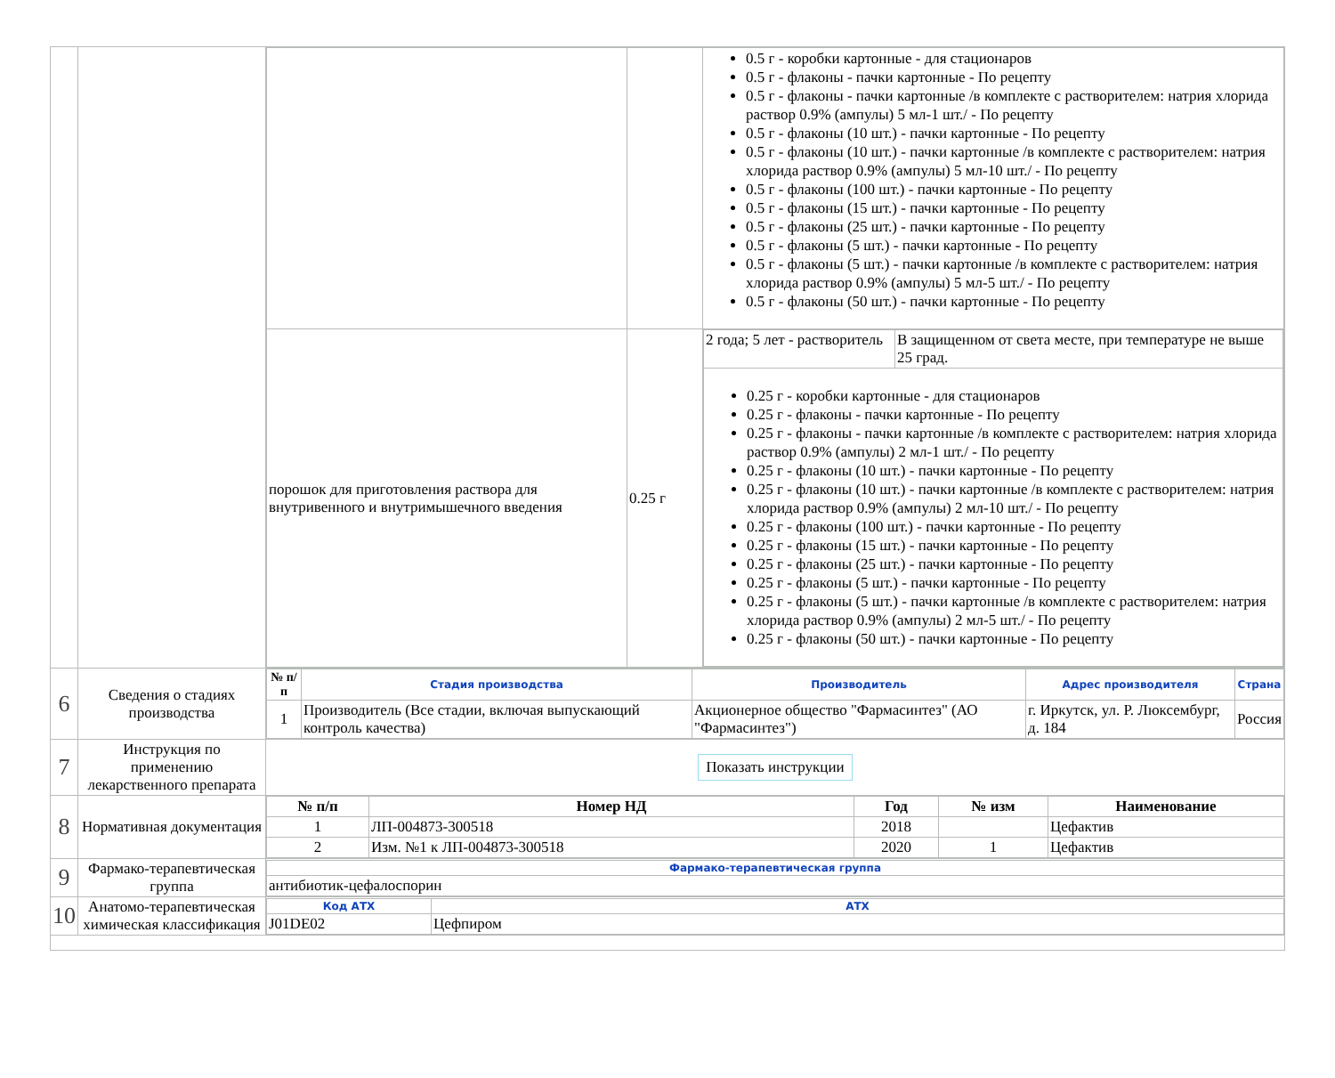| | | / / / 0.5 г - коробки картонные - для стационаров 0.5 г - флаконы - пачки картонные - По рецепту 0.5 г - флаконы - пачки картонные /в комплекте с растворителем: натрия хлорида раствор 0.9% (ампулы) 5 мл-1 шт./ - По рецепту 0.5 г - флаконы (10 шт.) - пачки картонные - По рецепту 0.5 г - флаконы (10 шт.) - пачки картонные /в комплекте с растворителем: натрия хлорида раствор 0.9% (ампулы) 5 мл-10 шт./ - По рецепту 0.5 г - флаконы (100 шт.) - пачки картонные - По рецепту 0.5 г - флаконы (15 шт.) - пачки картонные - По рецепту 0.5 г - флаконы (25 шт.) - пачки картонные - По рецепту 0.5 г - флаконы (5 шт.) - пачки картонные - По рецепту 0.5 г - флаконы (5 шт.) - пачки картонные /в комплекте с растворителем: натрия хлорида раствор 0.9% (ампулы) 5 мл-5 шт./ - По рецепту 0.5 г - флаконы (50 шт.) - пачки картонные - По рецепту / / порошок для приготовления раствора для внутривенного и внутримышечного введения / 0.25 г / / 2 года; 5 лет - растворитель / В защищенном от света месте, при температуре не выше 25 град. / / 0.25 г - коробки картонные - для стационаров 0.25 г - флаконы - пачки картонные - По рецепту 0.25 г - флаконы - пачки картонные /в комплекте с растворителем: натрия хлорида раствор 0.9% (ампулы) 2 мл-1 шт./ - По рецепту 0.25 г - флаконы (10 шт.) - пачки картонные - По рецепту 0.25 г - флаконы (10 шт.) - пачки картонные /в комплекте с растворителем: натрия хлорида раствор 0.9% (ампулы) 2 мл-10 шт./ - По рецепту 0.25 г - флаконы (100 шт.) - пачки картонные - По рецепту 0.25 г - флаконы (15 шт.) - пачки картонные - По рецепту 0.25 г - флаконы (25 шт.) - пачки картонные - По рецепту 0.25 г - флаконы (5 шт.) - пачки картонные - По рецепту 0.25 г - флаконы (5 шт.) - пачки картонные /в комплекте с растворителем: натрия хлорида раствор 0.9% (ампулы) 2 мл-5 шт./ - По рецепту 0.25 г - флаконы (50 шт.) - пачки картонные - По рецепту / / / |
| 6 | Сведения о стадиях производства | / № п/п / Стадия производства / Производитель / Адрес производителя / Страна / / --- / --- / --- / --- / --- / / 1 / Производитель (Все стадии, включая выпускающий контроль качества) / Акционерное общество "Фармасинтез" (АО "Фармасинтез") / г. Иркутск, ул. Р. Люксембург, д. 184 / Россия / |
| 7 | Инструкция по применению лекарственного препарата | Показать инструкции |
| 8 | Нормативная документация | / № п/п / Номер НД / Год / № изм / Наименование / / --- / --- / --- / --- / --- / / 1 / ЛП-004873-300518 / 2018 / / Цефактив / / 2 / Изм. №1 к ЛП-004873-300518 / 2020 / 1 / Цефактив / |
| 9 | Фармако-терапевтическая группа | / Фармако-терапевтическая группа / / --- / / антибиотик-цефалоспорин / |
| 10 | Анатомо-терапевтическая химическая классификация | / Код АТХ / АТХ / / --- / --- / / J01DE02 / Цефпиром / |